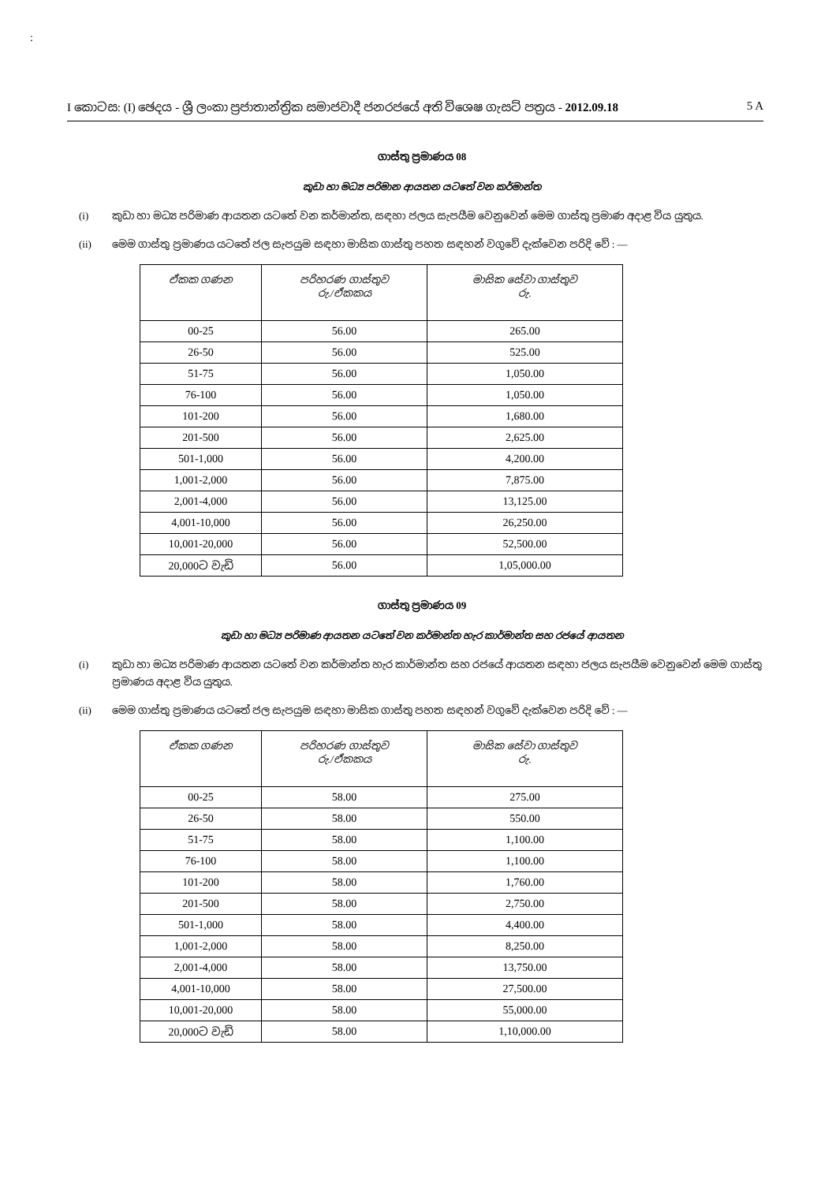:
I කොටස: (I) ඡෙදය - ශ්‍රී ලංකා ප්‍රජාතාන්ත්‍රික සමාජවාදී ජනරජයේ අති විශෙෂ ගැසට් පත්‍රය - 2012.09.18 5 A
ගාස්තු ප්‍රමාණය 08
කුඩා හා මධ්‍ය පරිමාන ආයතන යටතේ වන කර්මාන්ත
(i) කුඩා හා මධ්‍ය පරිමාණ ආයතන යටතේ වන කර්මාන්ත, සඳහා ජලය සැපයීම වෙනුවෙන් මෙම ගාස්තු ප්‍රමාණ අදාළ විය යුතුය.
(ii) මෙම ගාස්තු ප්‍රමාණය යටතේ ජල සැපයුම සඳහා මාසික ගාස්තු පහත සඳහන් වගුවේ දැක්වෙන පරිදි වේ : —
| ඒකක ගණන | පරිහරණ ගාස්තුව රු./ඒකකය | මාසික සේවා ගාස්තුව රු. |
| --- | --- | --- |
| 00-25 | 56.00 | 265.00 |
| 26-50 | 56.00 | 525.00 |
| 51-75 | 56.00 | 1,050.00 |
| 76-100 | 56.00 | 1,050.00 |
| 101-200 | 56.00 | 1,680.00 |
| 201-500 | 56.00 | 2,625.00 |
| 501-1,000 | 56.00 | 4,200.00 |
| 1,001-2,000 | 56.00 | 7,875.00 |
| 2,001-4,000 | 56.00 | 13,125.00 |
| 4,001-10,000 | 56.00 | 26,250.00 |
| 10,001-20,000 | 56.00 | 52,500.00 |
| 20,000ට වැඩි | 56.00 | 1,05,000.00 |
ගාස්තු ප්‍රමාණය 09
කුඩා හා මධ්‍ය පරිමාණ ආයතන යටතේ වන කර්මාන්ත හැර කාර්මාන්ත සහ රජයේ ආයතන
(i) කුඩා හා මධ්‍ය පරිමාණ ආයතන යටතේ වන කර්මාන්ත හැර කාර්මාන්ත සහ රජයේ ආයතන සඳහා ජලය සැපයීම වෙනුවෙන් මෙම ගාස්තු ප්‍රමාණය අදාළ විය යුතුය.
(ii) මෙම ගාස්තු ප්‍රමාණය යටතේ ජල සැපයුම සඳහා මාසික ගාස්තු පහත සඳහන් වගුවේ දැක්වෙන පරිදි වේ : —
| ඒකක ගණන | පරිහරණ ගාස්තුව රු./ඒකකය | මාසික සේවා ගාස්තුව රු. |
| --- | --- | --- |
| 00-25 | 58.00 | 275.00 |
| 26-50 | 58.00 | 550.00 |
| 51-75 | 58.00 | 1,100.00 |
| 76-100 | 58.00 | 1,100.00 |
| 101-200 | 58.00 | 1,760.00 |
| 201-500 | 58.00 | 2,750.00 |
| 501-1,000 | 58.00 | 4,400.00 |
| 1,001-2,000 | 58.00 | 8,250.00 |
| 2,001-4,000 | 58.00 | 13,750.00 |
| 4,001-10,000 | 58.00 | 27,500.00 |
| 10,001-20,000 | 58.00 | 55,000.00 |
| 20,000ට වැඩි | 58.00 | 1,10,000.00 |